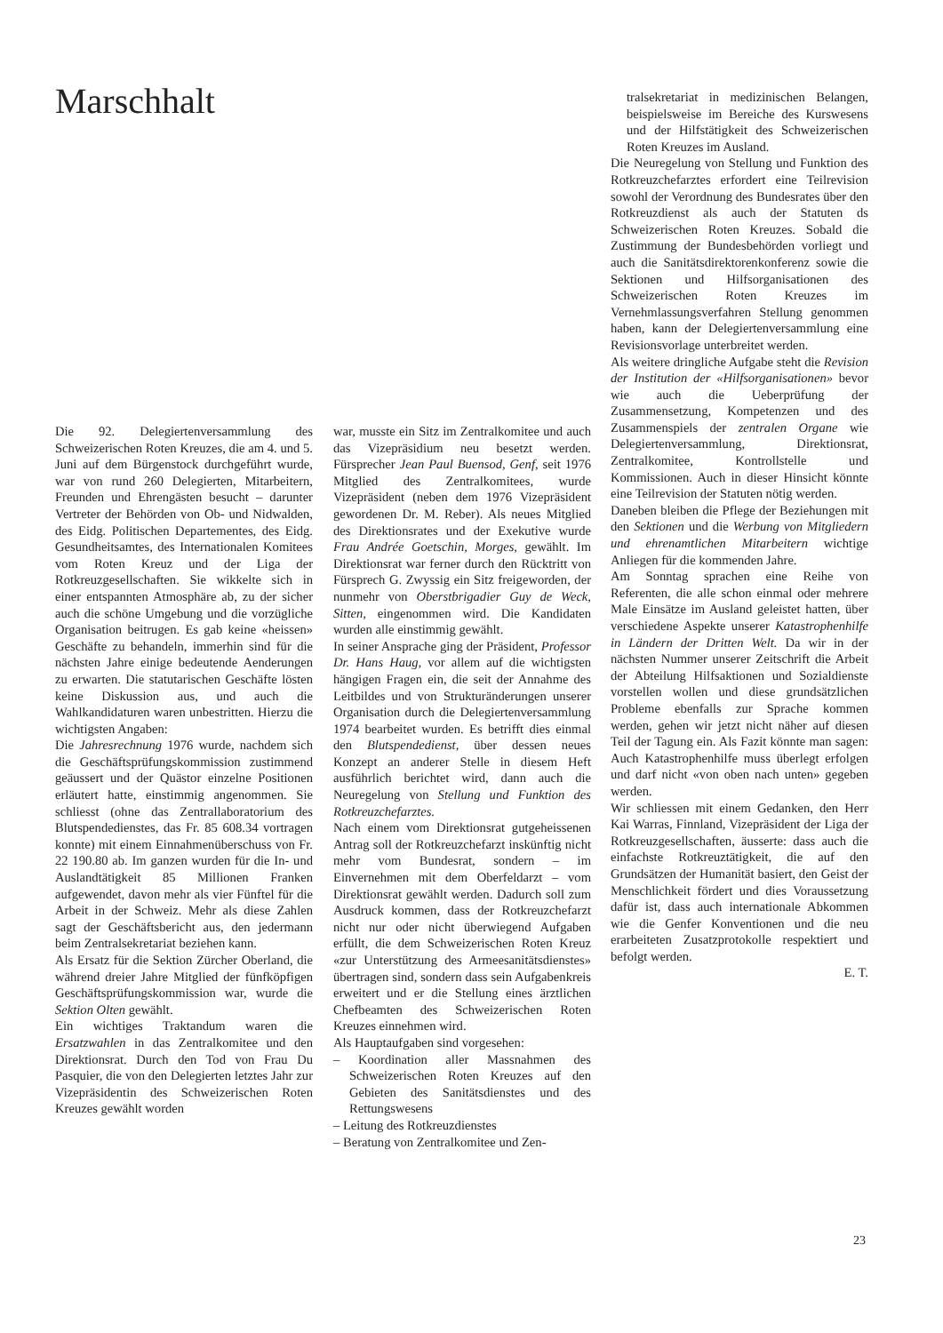Marschhalt
Die 92. Delegiertenversammlung des Schweizerischen Roten Kreuzes, die am 4. und 5. Juni auf dem Bürgenstock durchgeführt wurde, war von rund 260 Delegierten, Mitarbeitern, Freunden und Ehrengästen besucht – darunter Vertreter der Behörden von Ob- und Nidwalden, des Eidg. Politischen Departementes, des Eidg. Gesundheitsamtes, des Internationalen Komitees vom Roten Kreuz und der Liga der Rotkreuzgesellschaften. Sie wikkelte sich in einer entspannten Atmosphäre ab, zu der sicher auch die schöne Umgebung und die vorzügliche Organisation beitrugen. Es gab keine «heissen» Geschäfte zu behandeln, immerhin sind für die nächsten Jahre einige bedeutende Aenderungen zu erwarten. Die statutarischen Geschäfte lösten keine Diskussion aus, und auch die Wahlkandidaturen waren unbestritten. Hierzu die wichtigsten Angaben:
Die Jahresrechnung 1976 wurde, nachdem sich die Geschäftsprüfungskommission zustimmend geäussert und der Quästor einzelne Positionen erläutert hatte, einstimmig angenommen. Sie schliesst (ohne das Zentrallaboratorium des Blutspendedienstes, das Fr. 85 608.34 vortragen konnte) mit einem Einnahmenüberschuss von Fr. 22 190.80 ab. Im ganzen wurden für die In- und Auslandtätigkeit 85 Millionen Franken aufgewendet, davon mehr als vier Fünftel für die Arbeit in der Schweiz. Mehr als diese Zahlen sagt der Geschäftsbericht aus, den jedermann beim Zentralsekretariat beziehen kann.
Als Ersatz für die Sektion Zürcher Oberland, die während dreier Jahre Mitglied der fünfköpfigen Geschäftsprüfungskommission war, wurde die Sektion Olten gewählt.
Ein wichtiges Traktandum waren die Ersatzwahlen in das Zentralkomitee und den Direktionsrat. Durch den Tod von Frau Du Pasquier, die von den Delegierten letztes Jahr zur Vizepräsidentin des Schweizerischen Roten Kreuzes gewählt worden
war, musste ein Sitz im Zentralkomitee und auch das Vizepräsidium neu besetzt werden. Fürsprecher Jean Paul Buensod, Genf, seit 1976 Mitglied des Zentralkomitees, wurde Vizepräsident (neben dem 1976 Vizepräsident gewordenen Dr. M. Reber). Als neues Mitglied des Direktionsrates und der Exekutive wurde Frau Andrée Goetschin, Morges, gewählt. Im Direktionsrat war ferner durch den Rücktritt von Fürsprech G. Zwyssig ein Sitz freigeworden, der nunmehr von Oberstbrigadier Guy de Weck, Sitten, eingenommen wird. Die Kandidaten wurden alle einstimmig gewählt.
In seiner Ansprache ging der Präsident, Professor Dr. Hans Haug, vor allem auf die wichtigsten hängigen Fragen ein, die seit der Annahme des Leitbildes und von Strukturänderungen unserer Organisation durch die Delegiertenversammlung 1974 bearbeitet wurden. Es betrifft dies einmal den Blutspendedienst, über dessen neues Konzept an anderer Stelle in diesem Heft ausführlich berichtet wird, dann auch die Neuregelung von Stellung und Funktion des Rotkreuzchefarztes.
Nach einem vom Direktionsrat gutgeheissenen Antrag soll der Rotkreuzchefarzt inskünftig nicht mehr vom Bundesrat, sondern – im Einvernehmen mit dem Oberfeldarzt – vom Direktionsrat gewählt werden. Dadurch soll zum Ausdruck kommen, dass der Rotkreuzchefarzt nicht nur oder nicht überwiegend Aufgaben erfüllt, die dem Schweizerischen Roten Kreuz «zur Unterstützung des Armeesanitätsdienstes» übertragen sind, sondern dass sein Aufgabenkreis erweitert und er die Stellung eines ärztlichen Chefbeamten des Schweizerischen Roten Kreuzes einnehmen wird.
Als Hauptaufgaben sind vorgesehen:
– Koordination aller Massnahmen des Schweizerischen Roten Kreuzes auf den Gebieten des Sanitätsdienstes und des Rettungswesens
– Leitung des Rotkreuzdienstes
– Beratung von Zentralkomitee und Zen-
tralsekretariat in medizinischen Belangen, beispielsweise im Bereiche des Kurswesens und der Hilfstätigkeit des Schweizerischen Roten Kreuzes im Ausland.
Die Neuregelung von Stellung und Funktion des Rotkreuzchefarztes erfordert eine Teilrevision sowohl der Verordnung des Bundesrates über den Rotkreuzdienst als auch der Statuten ds Schweizerischen Roten Kreuzes. Sobald die Zustimmung der Bundesbehörden vorliegt und auch die Sanitätsdirektorenkonferenz sowie die Sektionen und Hilfsorganisationen des Schweizerischen Roten Kreuzes im Vernehmlassungsverfahren Stellung genommen haben, kann der Delegiertenversammlung eine Revisionsvorlage unterbreitet werden.
Als weitere dringliche Aufgabe steht die Revision der Institution der «Hilfsorganisationen» bevor wie auch die Ueberprüfung der Zusammensetzung, Kompetenzen und des Zusammenspiels der zentralen Organe wie Delegiertenversammlung, Direktionsrat, Zentralkomitee, Kontrollstelle und Kommissionen. Auch in dieser Hinsicht könnte eine Teilrevision der Statuten nötig werden.
Daneben bleiben die Pflege der Beziehungen mit den Sektionen und die Werbung von Mitgliedern und ehrenamtlichen Mitarbeitern wichtige Anliegen für die kommenden Jahre.
Am Sonntag sprachen eine Reihe von Referenten, die alle schon einmal oder mehrere Male Einsätze im Ausland geleistet hatten, über verschiedene Aspekte unserer Katastrophenhilfe in Ländern der Dritten Welt. Da wir in der nächsten Nummer unserer Zeitschrift die Arbeit der Abteilung Hilfsaktionen und Sozialdienste vorstellen wollen und diese grundsätzlichen Probleme ebenfalls zur Sprache kommen werden, gehen wir jetzt nicht näher auf diesen Teil der Tagung ein. Als Fazit könnte man sagen: Auch Katastrophenhilfe muss überlegt erfolgen und darf nicht «von oben nach unten» gegeben werden.
Wir schliessen mit einem Gedanken, den Herr Kai Warras, Finnland, Vizepräsident der Liga der Rotkreuzgesellschaften, äusserte: dass auch die einfachste Rotkreuztätigkeit, die auf den Grundsätzen der Humanität basiert, den Geist der Menschlichkeit fördert und dies Voraussetzung dafür ist, dass auch internationale Abkommen wie die Genfer Konventionen und die neu erarbeiteten Zusatzprotokolle respektiert und befolgt werden.
E. T.
23